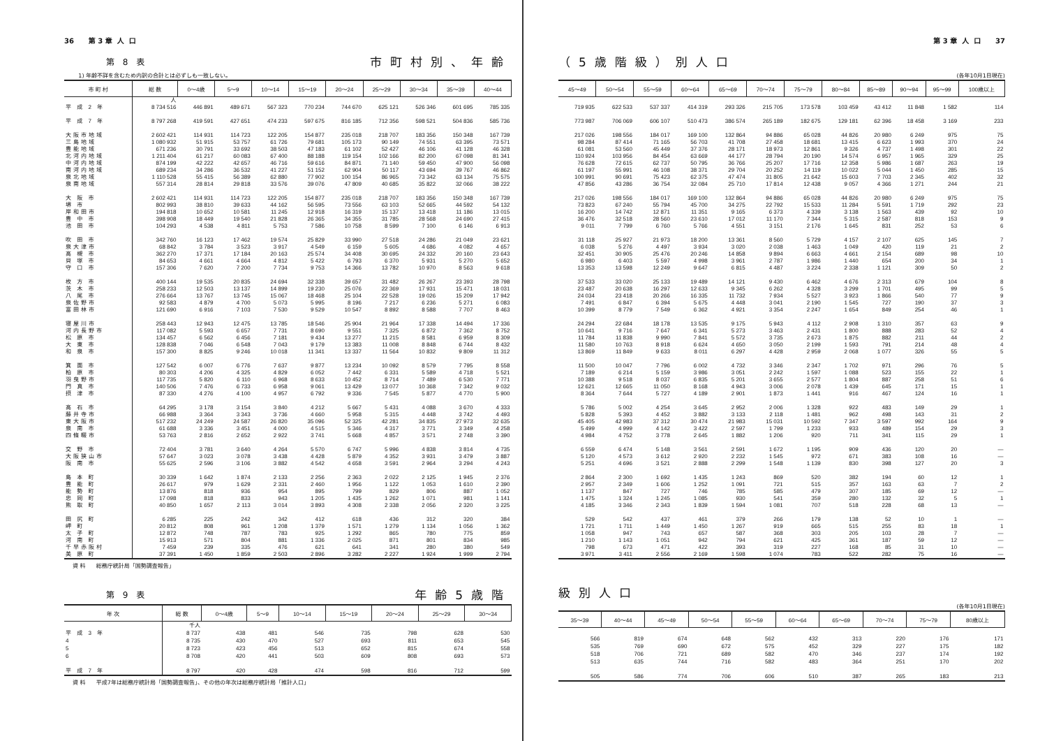36 第 3 章 人 口
第 8 表 市町村別、年齢
1) 年齢不詳を含むため内訳の合計とは必ずしも一致しない。
| 市 町 村 | 総 数 | 0～4歳 | 5～9 | 10～14 | 15～19 | 20～24 | 25～29 | 30～34 | 35～39 | 40～44 |
| --- | --- | --- | --- | --- | --- | --- | --- | --- | --- | --- |
| | 人 | | | | | | | | | |
| 平 成 2 年 | 8 734 516 | 446 891 | 489 671 | 567 323 | 770 234 | 744 670 | 625 121 | 526 346 | 601 695 | 785 335 |
| 平 成 7 年 | 8 797 268 | 419 591 | 427 651 | 474 233 | 597 675 | 816 185 | 712 356 | 598 521 | 504 836 | 585 736 |
| 大阪市地域 | 2 602 421 | 114 931 | 114 723 | 122 205 | 154 877 | 235 018 | 218 707 | 183 356 | 150 348 | 167 739 |
| 三島地域 | 1 080 932 | 51 915 | 53 757 | 61 726 | 79 681 | 105 173 | 90 149 | 74 551 | 63 395 | 73 571 |
| 豊能地域 | 671 236 | 30 791 | 33 692 | 38 503 | 47 183 | 61 102 | 52 427 | 46 106 | 41 128 | 46 328 |
| 北河内地域 | 1 211 404 | 61 217 | 60 083 | 67 400 | 88 188 | 119 154 | 102 166 | 82 200 | 67 098 | 81 341 |
| 中河内地域 | 874 199 | 42 222 | 42 657 | 46 716 | 59 616 | 84 871 | 71 140 | 59 450 | 47 900 | 56 098 |
| 南河内地域 | 689 234 | 34 286 | 36 532 | 41 227 | 51 152 | 62 904 | 50 117 | 43 694 | 39 767 | 46 862 |
| 泉北地域 | 1 110 528 | 55 415 | 56 389 | 62 880 | 77 902 | 100 154 | 86 965 | 73 342 | 63 134 | 75 575 |
| 泉南地域 | 557 314 | 28 814 | 29 818 | 33 576 | 39 076 | 47 809 | 40 685 | 35 822 | 32 066 | 38 222 |
| 大 阪 市 | 2 602 421 | 114 931 | 114 723 | 122 205 | 154 877 | 235 018 | 218 707 | 183 356 | 150 348 | 167 739 |
| 堺 市 | 802 993 | 38 810 | 39 633 | 44 162 | 56 595 | 73 556 | 63 103 | 52 665 | 44 592 | 54 132 |
| 岸和田市 | 194 818 | 10 652 | 10 581 | 11 245 | 12 918 | 16 319 | 15 137 | 13 418 | 11 186 | 13 015 |
| 豊 中 市 | 398 908 | 18 449 | 19 540 | 21 828 | 26 365 | 34 355 | 31 785 | 28 568 | 24 690 | 27 415 |
| 池 田 市 | 104 293 | 4 538 | 4 811 | 5 753 | 7 586 | 10 758 | 8 599 | 7 100 | 6 146 | 6 913 |
| 吹 田 市 | 342 760 | 16 123 | 17 462 | 19 574 | 25 829 | 33 990 | 27 518 | 24 286 | 21 049 | 23 621 |
| 泉大津市 | 68 842 | 3 784 | 3 523 | 3 917 | 4 549 | 6 159 | 5 605 | 4 686 | 4 082 | 4 657 |
| 高 槻 市 | 362 270 | 17 371 | 17 184 | 20 163 | 25 574 | 34 408 | 30 695 | 24 332 | 20 160 | 23 643 |
| 貝 塚 市 | 84 653 | 4 661 | 4 664 | 4 812 | 5 422 | 6 793 | 6 370 | 5 931 | 5 270 | 5 652 |
| 守 口 市 | 157 306 | 7 620 | 7 200 | 7 734 | 9 753 | 14 366 | 13 782 | 10 970 | 8 563 | 9 618 |
| 枚 方 市 | 400 144 | 19 535 | 20 835 | 24 694 | 32 338 | 39 657 | 31 482 | 26 267 | 23 393 | 28 798 |
| 茨 木 市 | 258 233 | 12 503 | 13 137 | 14 899 | 19 230 | 25 076 | 22 369 | 17 931 | 15 471 | 18 031 |
| 八 尾 市 | 276 664 | 13 767 | 13 745 | 15 067 | 18 468 | 25 104 | 22 528 | 19 026 | 15 209 | 17 942 |
| 泉佐野市 | 92 583 | 4 879 | 4 700 | 5 073 | 5 995 | 8 196 | 7 217 | 6 236 | 5 271 | 6 083 |
| 富田林市 | 121 690 | 6 916 | 7 103 | 7 530 | 9 529 | 10 547 | 8 892 | 8 588 | 7 707 | 8 463 |
| 寝屋川市 | 258 443 | 12 943 | 12 475 | 13 785 | 18 546 | 25 904 | 21 964 | 17 338 | 14 494 | 17 336 |
| 河内長野市 | 117 082 | 5 593 | 6 657 | 7 731 | 8 690 | 9 551 | 7 325 | 6 872 | 7 362 | 8 752 |
| 松 原 市 | 134 457 | 6 562 | 6 456 | 7 181 | 9 434 | 13 277 | 11 215 | 8 581 | 6 959 | 8 309 |
| 大 東 市 | 128 838 | 7 046 | 6 548 | 7 043 | 9 179 | 13 383 | 11 008 | 8 848 | 6 744 | 8 432 |
| 和 泉 市 | 157 300 | 8 825 | 9 246 | 10 018 | 11 341 | 13 337 | 11 564 | 10 832 | 9 809 | 11 312 |
| 箕 面 市 | 127 542 | 6 007 | 6 776 | 7 637 | 9 877 | 13 234 | 10 092 | 8 579 | 7 795 | 8 558 |
| 柏 原 市 | 80 303 | 4 206 | 4 325 | 4 829 | 6 052 | 7 442 | 6 331 | 5 589 | 4 718 | 5 521 |
| 羽曳野市 | 117 735 | 5 820 | 6 110 | 6 968 | 8 633 | 10 452 | 8 714 | 7 489 | 6 530 | 7 771 |
| 門 真 市 | 140 506 | 7 476 | 6 733 | 6 958 | 9 061 | 13 429 | 13 077 | 10 368 | 7 342 | 9 032 |
| 摂 津 市 | 87 330 | 4 276 | 4 100 | 4 957 | 6 792 | 9 336 | 7 545 | 5 877 | 4 770 | 5 900 |
| 高 石 市 | 64 295 | 3 178 | 3 154 | 3 840 | 4 212 | 5 667 | 5 431 | 4 088 | 3 670 | 4 333 |
| 藤井寺市 | 66 988 | 3 364 | 3 343 | 3 736 | 4 660 | 5 958 | 5 315 | 4 448 | 3 742 | 4 493 |
| 東大阪市 | 517 232 | 24 249 | 24 587 | 26 820 | 35 096 | 52 325 | 42 281 | 34 835 | 27 973 | 32 635 |
| 泉 南 市 | 61 688 | 3 336 | 3 451 | 4 000 | 4 515 | 5 346 | 4 317 | 3 771 | 3 349 | 4 258 |
| 四條畷市 | 53 763 | 2 816 | 2 652 | 2 922 | 3 741 | 5 668 | 4 857 | 3 571 | 2 748 | 3 390 |
| 交 野 市 | 72 404 | 3 781 | 3 640 | 4 264 | 5 570 | 6 747 | 5 996 | 4 838 | 3 814 | 4 735 |
| 大阪狭山市 | 57 647 | 3 023 | 3 078 | 3 438 | 4 428 | 5 879 | 4 352 | 3 931 | 3 479 | 3 887 |
| 阪 南 市 | 55 625 | 2 596 | 3 106 | 3 882 | 4 542 | 4 658 | 3 591 | 2 964 | 3 294 | 4 243 |
| 島 本 町 | 30 339 | 1 642 | 1 874 | 2 133 | 2 256 | 2 363 | 2 022 | 2 125 | 1 945 | 2 376 |
| 豊 能 町 | 26 617 | 979 | 1 629 | 2 331 | 2 460 | 1 956 | 1 122 | 1 053 | 1 610 | 2 390 |
| 能 勢 町 | 13 876 | 818 | 936 | 954 | 895 | 799 | 829 | 806 | 887 | 1 052 |
| 忠 岡 町 | 17 098 | 818 | 833 | 943 | 1 205 | 1 435 | 1 262 | 1 071 | 981 | 1 141 |
| 熊 取 町 | 40 850 | 1 657 | 2 113 | 3 014 | 3 893 | 4 308 | 2 338 | 2 056 | 2 320 | 3 225 |
| 田 尻 町 | 6 285 | 225 | 242 | 342 | 412 | 618 | 436 | 312 | 320 | 384 |
| 岬 町 | 20 812 | 808 | 961 | 1 208 | 1 379 | 1 571 | 1 279 | 1 134 | 1 056 | 1 362 |
| 太 子 町 | 12 872 | 748 | 787 | 783 | 925 | 1 292 | 865 | 780 | 775 | 859 |
| 河 南 町 | 15 913 | 571 | 804 | 881 | 1 336 | 2 025 | 871 | 801 | 834 | 985 |
| 千早赤阪村 | 7 459 | 239 | 335 | 476 | 621 | 641 | 341 | 280 | 380 | 549 |
| 美 原 町 | 37 391 | 1 450 | 1 859 | 2 503 | 2 896 | 3 282 | 2 227 | 1 924 | 1 999 | 2 794 |
資 料 総務庁統計局「国勢調査報告」
第 9 表 年齢5歳階
| 年 次 | 総 数 | 0～4歳 | 5～9 | 10～14 | 15～19 | 20～24 | 25～29 | 30～34 |
| --- | --- | --- | --- | --- | --- | --- | --- | --- |
| | 千人 | | | | | | | |
| 平 成 3 年 | 8 737 | 438 | 481 | 546 | 735 | 798 | 628 | 530 |
| 4 | 8 735 | 430 | 470 | 527 | 693 | 811 | 653 | 545 |
| 5 | 8 723 | 423 | 456 | 513 | 652 | 815 | 674 | 558 |
| 6 | 8 708 | 420 | 441 | 503 | 609 | 808 | 693 | 573 |
| 平 成 7 年 | 8 797 | 420 | 428 | 474 | 598 | 816 | 712 | 599 |
資 料 平成7年は総務庁統計局「国勢調査報告」、その他の年次は総務庁統計局「推計人口」
第 3 章 人 口 37
（5歳階級）別人口
(各年10月1日現在)
| 45～49 | 50～54 | 55～59 | 60～64 | 65～69 | 70～74 | 75～79 | 80～84 | 85～89 | 90～94 | 95～99 | 100歳以上 |
| --- | --- | --- | --- | --- | --- | --- | --- | --- | --- | --- | --- |
| 719 935 | 622 533 | 537 337 | 414 319 | 293 326 | 215 705 | 173 578 | 103 459 | 43 412 | 11 848 | 1 582 | 114 |
| 773 987 | 706 069 | 606 107 | 510 473 | 386 574 | 265 189 | 182 675 | 129 181 | 62 396 | 18 458 | 3 169 | 233 |
| 217 026 | 198 556 | 184 017 | 169 100 | 132 864 | 94 886 | 65 028 | 44 826 | 20 980 | 6 249 | 975 | 75 |
| 98 284 | 87 414 | 71 165 | 56 703 | 41 708 | 27 458 | 18 681 | 13 415 | 6 623 | 1 993 | 370 | 24 |
| 61 081 | 53 560 | 45 449 | 37 376 | 28 171 | 18 973 | 12 861 | 9 326 | 4 737 | 1 498 | 301 | 22 |
| 110 924 | 103 956 | 84 454 | 63 669 | 44 177 | 28 794 | 20 190 | 14 574 | 6 957 | 1 965 | 329 | 25 |
| 76 628 | 72 615 | 62 737 | 50 795 | 36 766 | 25 207 | 17 716 | 12 358 | 5 986 | 1 687 | 263 | 19 |
| 61 197 | 55 991 | 46 108 | 38 371 | 29 704 | 20 252 | 14 119 | 10 022 | 5 044 | 1 450 | 285 | 15 |
| 100 991 | 90 691 | 75 423 | 62 375 | 47 474 | 31 805 | 21 642 | 15 603 | 7 703 | 2 345 | 402 | 32 |
| 47 856 | 43 286 | 36 754 | 32 084 | 25 710 | 17 814 | 12 438 | 9 057 | 4 366 | 1 271 | 244 | 21 |
| 217 026 | 198 556 | 184 017 | 169 100 | 132 864 | 94 886 | 65 028 | 44 826 | 20 980 | 6 249 | 975 | 75 |
| 73 823 | 67 240 | 55 794 | 45 700 | 34 275 | 22 792 | 15 533 | 11 284 | 5 591 | 1 719 | 292 | 23 |
| 16 200 | 14 742 | 12 871 | 11 351 | 9 165 | 6 373 | 4 339 | 3 138 | 1 563 | 439 | 92 | 10 |
| 36 476 | 32 518 | 28 560 | 23 610 | 17 012 | 11 170 | 7 344 | 5 315 | 2 587 | 818 | 153 | 9 |
| 9 011 | 7 799 | 6 760 | 5 766 | 4 551 | 3 151 | 2 176 | 1 645 | 831 | 252 | 53 | 6 |
| 31 118 | 25 927 | 21 973 | 18 200 | 13 361 | 8 560 | 5 729 | 4 157 | 2 107 | 625 | 145 | 7 |
| 6 038 | 5 276 | 4 497 | 3 934 | 3 020 | 2 038 | 1 463 | 1 049 | 420 | 119 | 21 | 2 |
| 32 451 | 30 905 | 25 476 | 20 246 | 14 858 | 9 894 | 6 663 | 4 661 | 2 154 | 689 | 98 | 10 |
| 6 980 | 6 403 | 5 597 | 4 998 | 3 961 | 2 787 | 1 986 | 1 440 | 654 | 200 | 34 | 1 |
| 13 353 | 13 598 | 12 249 | 9 647 | 6 815 | 4 487 | 3 224 | 2 338 | 1 121 | 309 | 50 | 2 |
| 37 533 | 33 020 | 25 133 | 19 489 | 14 121 | 9 430 | 6 462 | 4 676 | 2 313 | 679 | 104 | 8 |
| 23 487 | 20 638 | 16 297 | 12 633 | 9 345 | 6 262 | 4 328 | 3 299 | 1 701 | 495 | 99 | 5 |
| 24 034 | 23 418 | 20 266 | 16 335 | 11 732 | 7 934 | 5 527 | 3 923 | 1 866 | 540 | 77 | 9 |
| 7 491 | 6 847 | 6 394 | 5 675 | 4 448 | 3 041 | 2 190 | 1 545 | 727 | 190 | 37 | 3 |
| 10 399 | 8 779 | 7 549 | 6 362 | 4 921 | 3 354 | 2 247 | 1 654 | 849 | 254 | 46 | 1 |
| 24 294 | 22 684 | 18 178 | 13 535 | 9 175 | 5 943 | 4 112 | 2 908 | 1 310 | 357 | 63 | 9 |
| 10 641 | 9 716 | 7 647 | 6 341 | 5 273 | 3 463 | 2 431 | 1 800 | 888 | 283 | 52 | 4 |
| 11 784 | 11 838 | 9 990 | 7 841 | 5 572 | 3 735 | 2 673 | 1 875 | 882 | 211 | 44 | 2 |
| 11 580 | 10 763 | 8 918 | 6 624 | 4 650 | 3 050 | 2 199 | 1 593 | 791 | 214 | 48 | 4 |
| 13 869 | 11 849 | 9 633 | 8 011 | 6 297 | 4 428 | 2 959 | 2 068 | 1 077 | 326 | 55 | 5 |
| 11 500 | 10 047 | 7 796 | 6 002 | 4 732 | 3 346 | 2 347 | 1 702 | 971 | 296 | 76 | 5 |
| 7 189 | 6 214 | 5 159 | 3 986 | 3 051 | 2 242 | 1 597 | 1 088 | 523 | 155 | 22 | 1 |
| 10 388 | 9 518 | 8 037 | 6 835 | 5 201 | 3 655 | 2 577 | 1 804 | 887 | 258 | 51 | 6 |
| 12 621 | 12 665 | 11 050 | 8 168 | 4 943 | 3 006 | 2 078 | 1 439 | 645 | 171 | 15 | 1 |
| 8 364 | 7 644 | 5 727 | 4 189 | 2 901 | 1 873 | 1 441 | 916 | 467 | 124 | 16 | 1 |
| 5 786 | 5 002 | 4 254 | 3 645 | 2 952 | 2 006 | 1 328 | 922 | 483 | 149 | 29 | 1 |
| 5 828 | 5 393 | 4 452 | 3 882 | 3 133 | 2 118 | 1 481 | 962 | 498 | 143 | 31 | 2 |
| 45 405 | 42 983 | 37 312 | 30 474 | 21 983 | 15 031 | 10 592 | 7 347 | 3 597 | 992 | 164 | 9 |
| 5 499 | 4 999 | 4 142 | 3 422 | 2 597 | 1 799 | 1 233 | 933 | 489 | 154 | 29 | 3 |
| 4 984 | 4 752 | 3 778 | 2 645 | 1 882 | 1 206 | 920 | 711 | 341 | 115 | 29 | 1 |
| 6 559 | 6 474 | 5 148 | 3 561 | 2 591 | 1 672 | 1 195 | 909 | 436 | 120 | 20 | — |
| 5 120 | 4 573 | 3 612 | 2 920 | 2 232 | 1 545 | 972 | 671 | 383 | 108 | 16 | — |
| 5 251 | 4 696 | 3 521 | 2 888 | 2 299 | 1 548 | 1 139 | 830 | 398 | 127 | 20 | 3 |
| 2 864 | 2 300 | 1 692 | 1 435 | 1 243 | 869 | 520 | 382 | 194 | 60 | 12 | 1 |
| 2 957 | 2 349 | 1 606 | 1 252 | 1 091 | 721 | 515 | 357 | 163 | 63 | 7 | 2 |
| 1 137 | 847 | 727 | 746 | 785 | 585 | 479 | 307 | 185 | 69 | 12 | — |
| 1 475 | 1 324 | 1 245 | 1 085 | 930 | 541 | 359 | 280 | 132 | 32 | 5 | 1 |
| 4 185 | 3 346 | 2 343 | 1 839 | 1 594 | 1 081 | 707 | 518 | 228 | 68 | 13 | — |
| 529 | 542 | 437 | 461 | 379 | 266 | 179 | 138 | 52 | 10 | 1 | — |
| 1 721 | 1 711 | 1 449 | 1 450 | 1 267 | 919 | 665 | 515 | 255 | 83 | 18 | 1 |
| 1 058 | 947 | 743 | 657 | 587 | 368 | 303 | 205 | 103 | 28 | 7 | — |
| 1 210 | 1 143 | 1 051 | 942 | 794 | 621 | 425 | 361 | 187 | 59 | 12 | — |
| 798 | 673 | 471 | 422 | 393 | 319 | 227 | 168 | 85 | 31 | 10 | — |
| 3 971 | 3 411 | 2 556 | 2 169 | 1 598 | 1 074 | 783 | 522 | 282 | 75 | 16 | — |
級別人口
(各年10月1日現在)
| 35～39 | 40～44 | 45～49 | 50～54 | 55～59 | 60～64 | 65～69 | 70～74 | 75～79 | 80歳以上 |
| --- | --- | --- | --- | --- | --- | --- | --- | --- | --- |
| 566 | 819 | 674 | 648 | 562 | 432 | 313 | 220 | 176 | 171 |
| 535 | 769 | 690 | 672 | 575 | 452 | 329 | 227 | 175 | 182 |
| 518 | 706 | 721 | 689 | 582 | 470 | 346 | 237 | 174 | 192 |
| 513 | 635 | 744 | 716 | 582 | 483 | 364 | 251 | 170 | 202 |
| 505 | 586 | 774 | 706 | 606 | 510 | 387 | 265 | 183 | 213 |